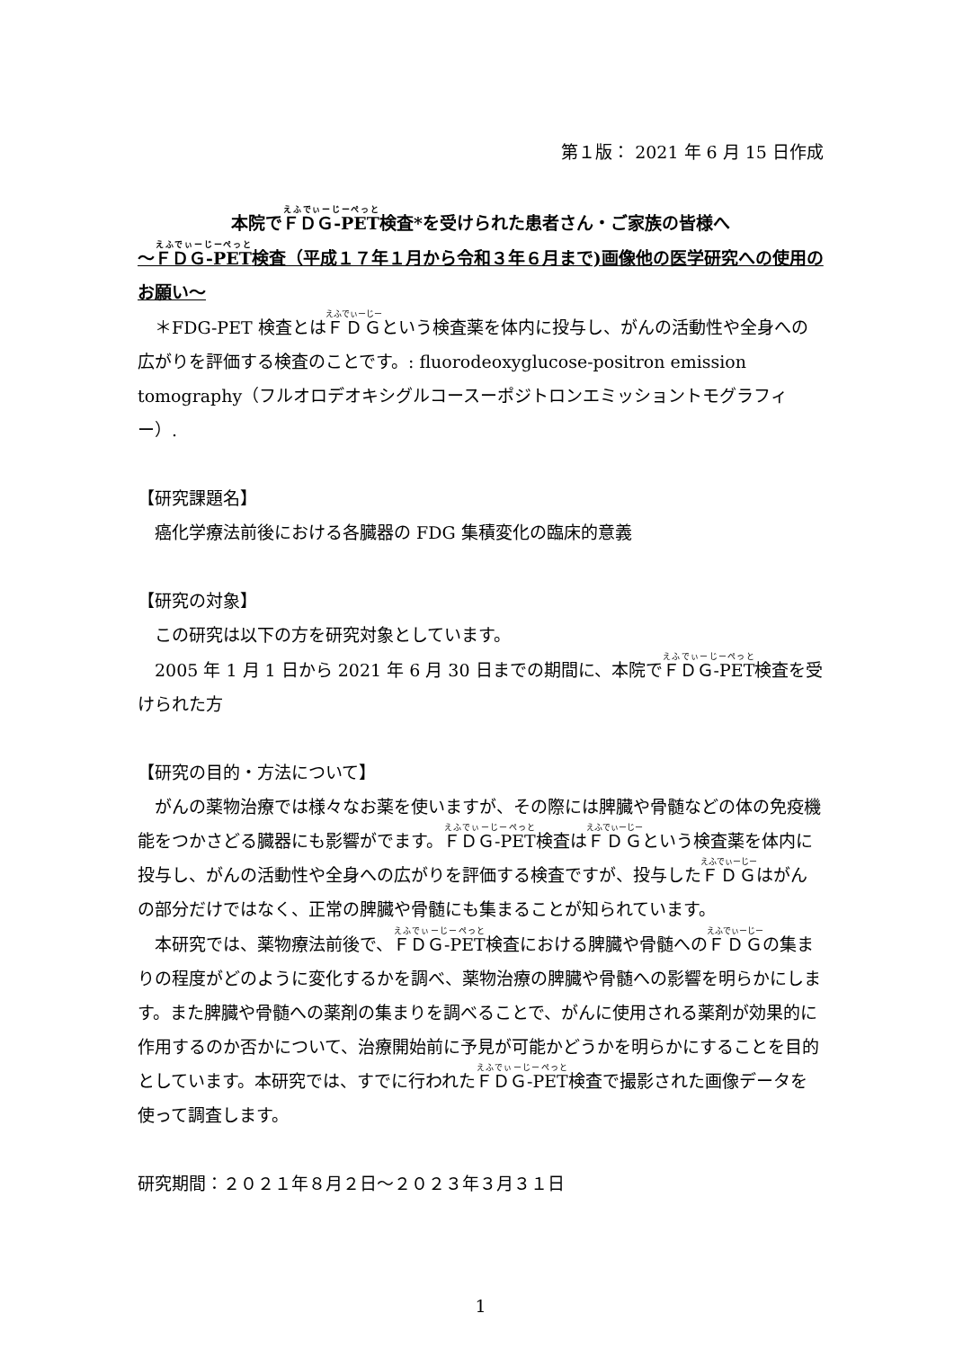第１版： 2021 年 6 月 15 日作成
本院でＦＤＧ-PET検査*を受けられた患者さん・ご家族の皆様へ
～ＦＤＧ-PET検査（平成１７年１月から令和３年６月まで)画像他の医学研究への使用のお願い～
　＊FDG-PET 検査とはＦＤＧという検査薬を体内に投与し、がんの活動性や全身への広がりを評価する検査のことです。: fluorodeoxyglucose-positron emission tomography（フルオロデオキシグルコースーポジトロンエミッショントモグラフィー）.
【研究課題名】
　癌化学療法前後における各臓器の FDG 集積変化の臨床的意義
【研究の対象】
　この研究は以下の方を研究対象としています。
　2005 年 1 月 1 日から 2021 年 6 月 30 日までの期間に、本院でＦＤＧ-PET検査を受けられた方
【研究の目的・方法について】
　がんの薬物治療では様々なお薬を使いますが、その際には脾臓や骨髄などの体の免疫機能をつかさどる臓器にも影響がでます。ＦＤＧ-PET検査はＦＤＧという検査薬を体内に投与し、がんの活動性や全身への広がりを評価する検査ですが、投与したＦＤＧはがんの部分だけではなく、正常の脾臓や骨髄にも集まることが知られています。
　本研究では、薬物療法前後で、ＦＤＧ-PET検査における脾臓や骨髄へのＦＤＧの集まりの程度がどのように変化するかを調べ、薬物治療の脾臓や骨髄への影響を明らかにします。また脾臓や骨髄への薬剤の集まりを調べることで、がんに使用される薬剤が効果的に作用するのか否かについて、治療開始前に予見が可能かどうかを明らかにすることを目的としています。本研究では、すでに行われたＦＤＧ-PET検査で撮影された画像データを使って調査します。
研究期間：２０２１年８月２日～２０２３年３月３１日
1